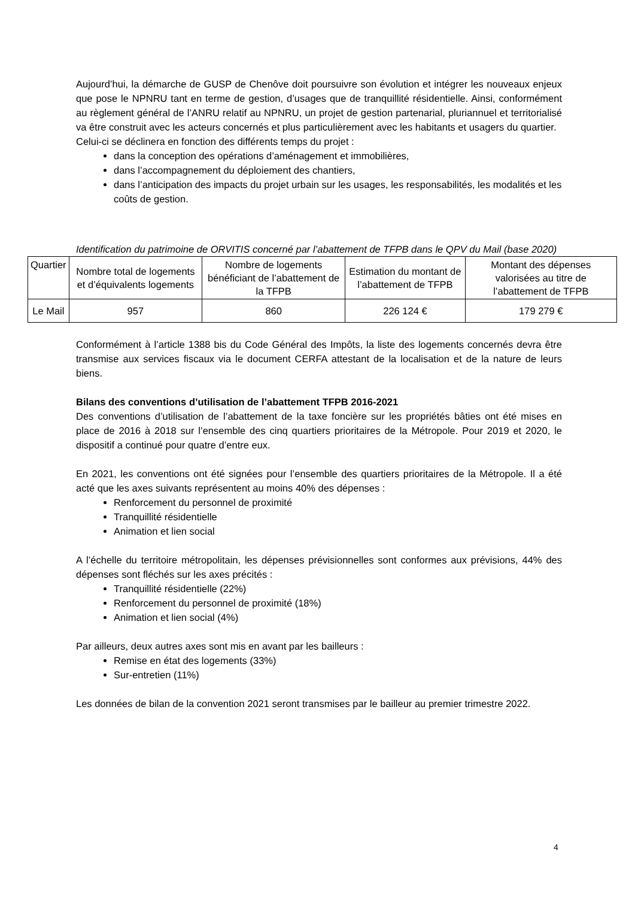Aujourd’hui, la démarche de GUSP de Chenôve doit poursuivre son évolution et intégrer les nouveaux enjeux que pose le NPNRU tant en terme de gestion, d’usages que de tranquillité résidentielle. Ainsi, conformément au règlement général de l’ANRU relatif au NPNRU, un projet de gestion partenarial, pluriannuel et territorialisé va être construit avec les acteurs concernés et plus particulièrement avec les habitants et usagers du quartier.
Celui-ci se déclinera en fonction des différents temps du projet :
dans la conception des opérations d’aménagement et immobilières,
dans l’accompagnement du déploiement des chantiers,
dans l’anticipation des impacts du projet urbain sur les usages, les responsabilités, les modalités et les coûts de gestion.
Identification du patrimoine de ORVITIS concerné par l’abattement de TFPB dans le QPV du Mail (base 2020)
| Quartier | Nombre total de logements et d’équivalents logements | Nombre de logements bénéficiant de l’abattement de la TFPB | Estimation du montant de l’abattement de TFPB | Montant des dépenses valorisées au titre de l’abattement de TFPB |
| Le Mail | 957 | 860 | 226 124 € | 179 279 € |
Conformément à l’article 1388 bis du Code Général des Impôts, la liste des logements concernés devra être transmise aux services fiscaux via le document CERFA attestant de la localisation et de la nature de leurs biens.
Bilans des conventions d’utilisation de l’abattement TFPB 2016-2021
Des conventions d’utilisation de l’abattement de la taxe foncière sur les propriétés bâties ont été mises en place de 2016 à 2018 sur l’ensemble des cinq quartiers prioritaires de la Métropole. Pour 2019 et 2020, le dispositif a continué pour quatre d’entre eux.
En 2021, les conventions ont été signées pour l’ensemble des quartiers prioritaires de la Métropole. Il a été acté que les axes suivants représentent au moins 40% des dépenses :
Renforcement du personnel de proximité
Tranquillité résidentielle
Animation et lien social
A l’échelle du territoire métropolitain, les dépenses prévisionnelles sont conformes aux prévisions, 44% des dépenses sont fléchés sur les axes précités :
Tranquillité résidentielle (22%)
Renforcement du personnel de proximité (18%)
Animation et lien social (4%)
Par ailleurs, deux autres axes sont mis en avant par les bailleurs :
Remise en état des logements (33%)
Sur-entretien (11%)
Les données de bilan de la convention 2021 seront transmises par le bailleur au premier trimestre 2022.
4